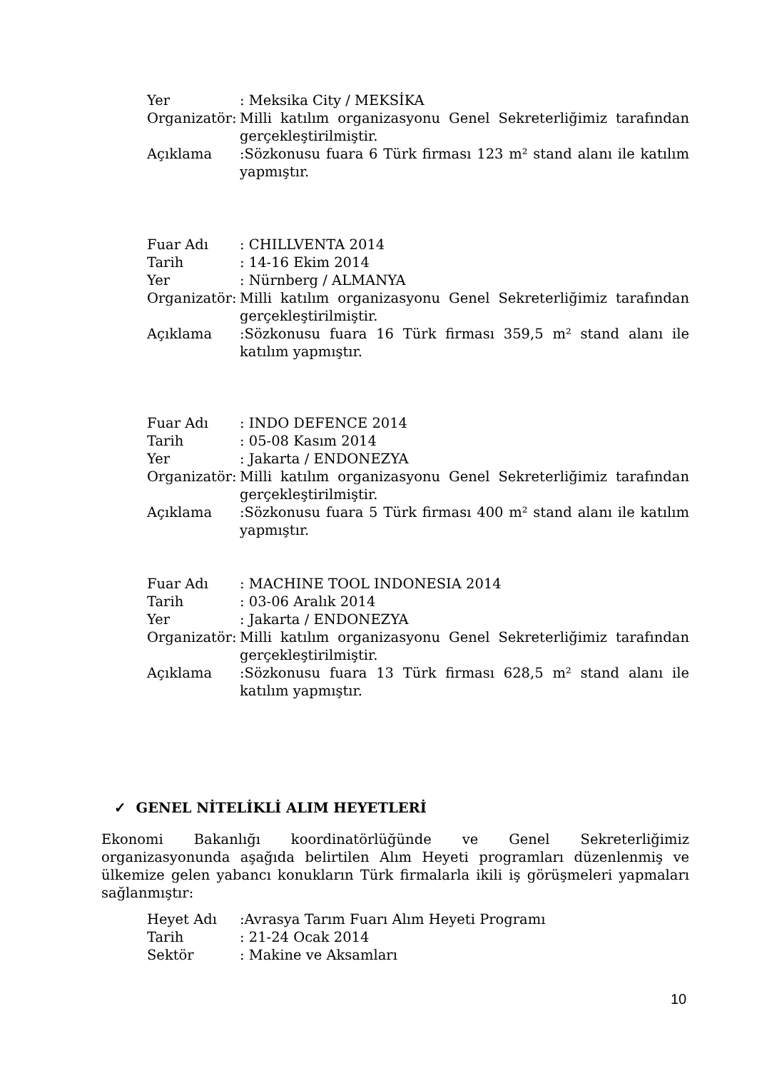Yer : Meksika City / MEKSİKA
Organizatör:
Milli katılım organizasyonu Genel Sekreterliğimiz tarafından gerçekleştirilmiştir.
Açıklama :Sözkonusu fuara 6 Türk firması 123 m² stand alanı ile katılım yapmıştır.
Fuar Adı : CHILLVENTA 2014
Tarih : 14-16 Ekim 2014
Yer : Nürnberg / ALMANYA
Organizatör:
Milli katılım organizasyonu Genel Sekreterliğimiz tarafından gerçekleştirilmiştir.
Açıklama :Sözkonusu fuara 16 Türk firması 359,5 m² stand alanı ile katılım yapmıştır.
Fuar Adı : INDO DEFENCE 2014
Tarih : 05-08 Kasım 2014
Yer : Jakarta / ENDONEZYA
Organizatör:
Milli katılım organizasyonu Genel Sekreterliğimiz tarafından gerçekleştirilmiştir.
Açıklama :Sözkonusu fuara 5 Türk firması 400 m² stand alanı ile katılım yapmıştır.
Fuar Adı : MACHINE TOOL INDONESIA 2014
Tarih : 03-06 Aralık 2014
Yer : Jakarta / ENDONEZYA
Organizatör:
Milli katılım organizasyonu Genel Sekreterliğimiz tarafından gerçekleştirilmiştir.
Açıklama :Sözkonusu fuara 13 Türk firması 628,5 m² stand alanı ile katılım yapmıştır.
✓ GENEL NİTELİKLİ ALIM HEYETLERİ
Ekonomi Bakanlığı koordinatörlüğünde ve Genel Sekreterliğimiz organizasyonunda aşağıda belirtilen Alım Heyeti programları düzenlenmiş ve ülkemize gelen yabancı konukların Türk firmalarla ikili iş görüşmeleri yapmaları sağlanmıştır:
Heyet Adı :Avrasya Tarım Fuarı Alım Heyeti Programı
Tarih : 21-24 Ocak 2014
Sektör : Makine ve Aksamları
10